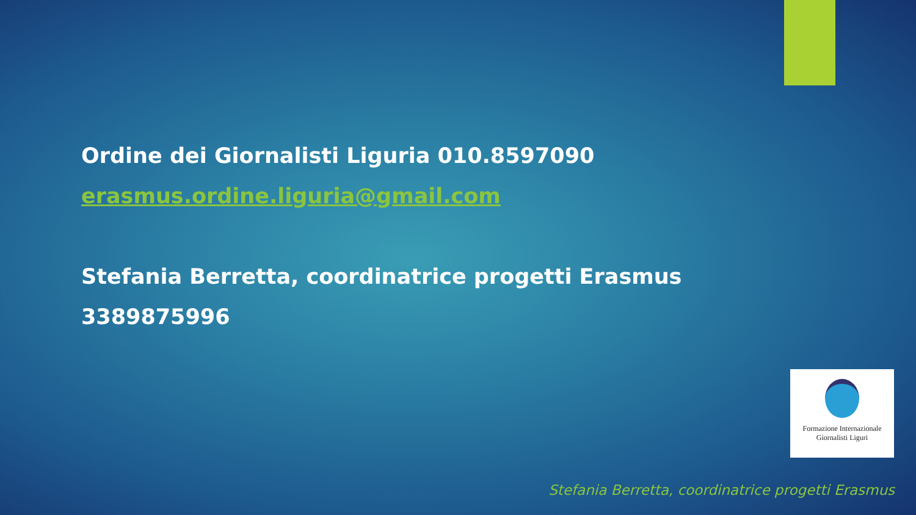Ordine dei Giornalisti Liguria 010.8597090
erasmus.ordine.liguria@gmail.com
Stefania Berretta, coordinatrice progetti Erasmus
3389875996
Formazione Internazionale
Giornalisti Liguri
Stefania Berretta, coordinatrice progetti Erasmus